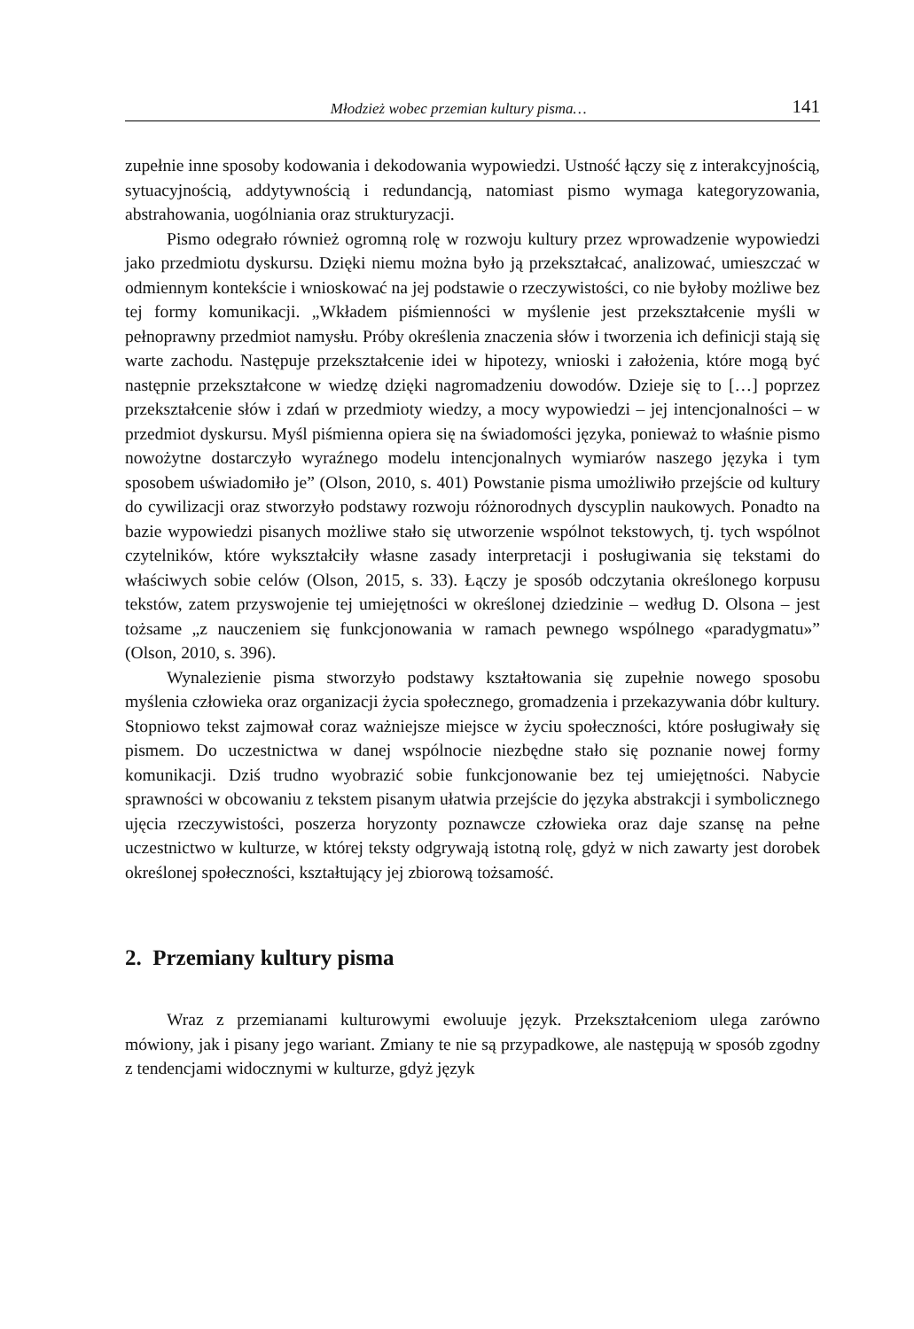Młodzież wobec przemian kultury pisma… 141
zupełnie inne sposoby kodowania i dekodowania wypowiedzi. Ustność łączy się z interakcyjnością, sytuacyjnością, addytywnością i redundancją, natomiast pismo wymaga kategoryzowania, abstrahowania, uogólniania oraz strukturyzacji.
Pismo odegrało również ogromną rolę w rozwoju kultury przez wprowadzenie wypowiedzi jako przedmiotu dyskursu. Dzięki niemu można było ją przekształcać, analizować, umieszczać w odmiennym kontekście i wnioskować na jej podstawie o rzeczywistości, co nie byłoby możliwe bez tej formy komunikacji. „Wkładem piśmienności w myślenie jest przekształcenie myśli w pełnoprawny przedmiot namysłu. Próby określenia znaczenia słów i tworzenia ich definicji stają się warte zachodu. Następuje przekształcenie idei w hipotezy, wnioski i założenia, które mogą być następnie przekształcone w wiedzę dzięki nagromadzeniu dowodów. Dzieje się to […] poprzez przekształcenie słów i zdań w przedmioty wiedzy, a mocy wypowiedzi – jej intencjonalności – w przedmiot dyskursu. Myśl piśmienna opiera się na świadomości języka, ponieważ to właśnie pismo nowożytne dostarczyło wyraźnego modelu intencjonalnych wymiarów naszego języka i tym sposobem uświadomiło je” (Olson, 2010, s. 401) Powstanie pisma umożliwiło przejście od kultury do cywilizacji oraz stworzyło podstawy rozwoju różnorodnych dyscyplin naukowych. Ponadto na bazie wypowiedzi pisanych możliwe stało się utworzenie wspólnot tekstowych, tj. tych wspólnot czytelników, które wykształciły własne zasady interpretacji i posługiwania się tekstami do właściwych sobie celów (Olson, 2015, s. 33). Łączy je sposób odczytania określonego korpusu tekstów, zatem przyswojenie tej umiejętności w określonej dziedzinie – według D. Olsona – jest tożsame „z nauczeniem się funkcjonowania w ramach pewnego wspólnego «paradygmatu»” (Olson, 2010, s. 396).
Wynalezienie pisma stworzyło podstawy kształtowania się zupełnie nowego sposobu myślenia człowieka oraz organizacji życia społecznego, gromadzenia i przekazywania dóbr kultury. Stopniowo tekst zajmował coraz ważniejsze miejsce w życiu społeczności, które posługiwały się pismem. Do uczestnictwa w danej wspólnocie niezbędne stało się poznanie nowej formy komunikacji. Dziś trudno wyobrazić sobie funkcjonowanie bez tej umiejętności. Nabycie sprawności w obcowaniu z tekstem pisanym ułatwia przejście do języka abstrakcji i symbolicznego ujęcia rzeczywistości, poszerza horyzonty poznawcze człowieka oraz daje szansę na pełne uczestnictwo w kulturze, w której teksty odgrywają istotną rolę, gdyż w nich zawarty jest dorobek określonej społeczności, kształtujący jej zbiorową tożsamość.
2. Przemiany kultury pisma
Wraz z przemianami kulturowymi ewoluuje język. Przekształceniom ulega zarówno mówiony, jak i pisany jego wariant. Zmiany te nie są przypadkowe, ale następują w sposób zgodny z tendencjami widocznymi w kulturze, gdyż język